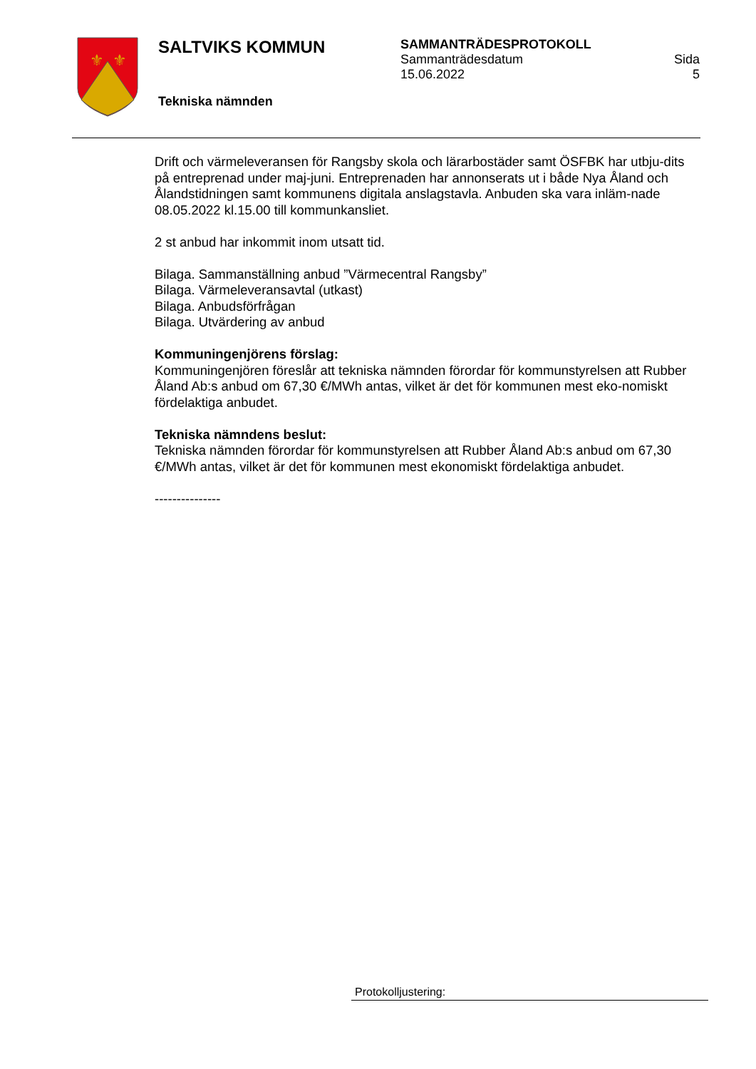⚜
⚜
SALTVIKS KOMMUN
Tekniska nämnden
SAMMANTRÄDESPROTOKOLL
Sammanträdesdatum
15.06.2022
Sida
5
Drift och värmeleveransen för Rangsby skola och lärarbostäder samt ÖSFBK har utbju-dits på entreprenad under maj-juni. Entreprenaden har annonserats ut i både Nya Åland och Ålandstidningen samt kommunens digitala anslagstavla. Anbuden ska vara inläm-nade 08.05.2022 kl.15.00 till kommunkansliet.
2 st anbud har inkommit inom utsatt tid.
Bilaga. Sammanställning anbud ”Värmecentral Rangsby”
Bilaga. Värmeleveransavtal (utkast)
Bilaga. Anbudsförfrågan
Bilaga. Utvärdering av anbud
Kommuningenjörens förslag:
Kommuningenjören föreslår att tekniska nämnden förordar för kommunstyrelsen att Rubber Åland Ab:s anbud om 67,30 €/MWh antas, vilket är det för kommunen mest eko-nomiskt fördelaktiga anbudet.
Tekniska nämndens beslut:
Tekniska nämnden förordar för kommunstyrelsen att Rubber Åland Ab:s anbud om 67,30 €/MWh antas, vilket är det för kommunen mest ekonomiskt fördelaktiga anbudet.
---------------
Protokolljustering: